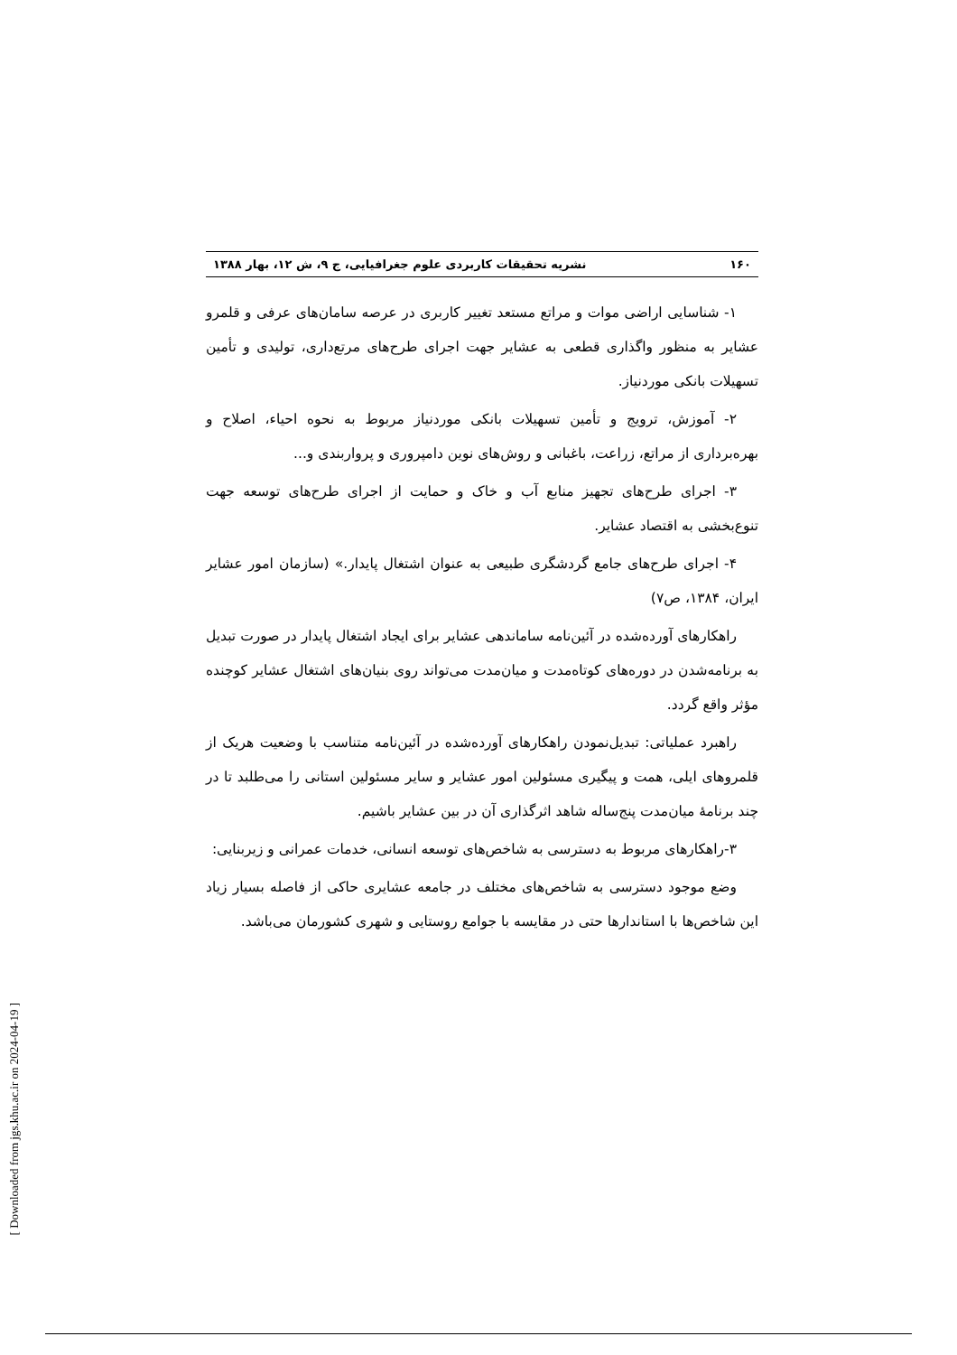۱۶۰ نشریه تحقیقات کاربردی علوم جغرافیایی، ج ۹، ش ۱۲، بهار ۱۳۸۸
۱- شناسایی اراضی موات و مراتع مستعد تغییر کاربری در عرصه سامان‌های عرفی و قلمرو عشایر به منظور واگذاری قطعی به عشایر جهت اجرای طرح‌های مرتع‌داری، تولیدی و تأمین تسهیلات بانکی موردنیاز.
۲- آموزش، ترویج و تأمین تسهیلات بانکی موردنیاز مربوط به نحوه احیاء، اصلاح و بهره‌برداری از مراتع، زراعت، باغبانی و روش‌های نوین دامپروری و پرواربندی و...
۳- اجرای طرح‌های تجهیز منابع آب و خاک و حمایت از اجرای طرح‌های توسعه جهت تنوع‌بخشی به اقتصاد عشایر.
۴- اجرای طرح‌های جامع گردشگری طبیعی به عنوان اشتغال پایدار.» (سازمان امور عشایر ایران، ۱۳۸۴، ص۷)
راهکارهای آورده‌شده در آئین‌نامه ساماندهی عشایر برای ایجاد اشتغال پایدار در صورت تبدیل به برنامه‌شدن در دوره‌های کوتاه‌مدت و میان‌مدت می‌تواند روی بنیان‌های اشتغال عشایر کوچنده مؤثر واقع گردد.
راهبرد عملیاتی: تبدیل‌نمودن راهکارهای آورده‌شده در آئین‌نامه متناسب با وضعیت هریک از قلمروهای ایلی، همت و پیگیری مسئولین امور عشایر و سایر مسئولین استانی را می‌طلبد تا در چند برنامهٔ میان‌مدت پنج‌ساله شاهد اثرگذاری آن در بین عشایر باشیم.
۳-راهکارهای مربوط به دسترسی به شاخص‌های توسعه انسانی، خدمات عمرانی و زیربنایی:
وضع موجود دسترسی به شاخص‌های مختلف در جامعه عشایری حاکی از فاصله بسیار زیاد این شاخص‌ها با استاندارها حتی در مقایسه با جوامع روستایی و شهری کشورمان می‌باشد.
[ Downloaded from jgs.khu.ac.ir on 2024-04-19 ]